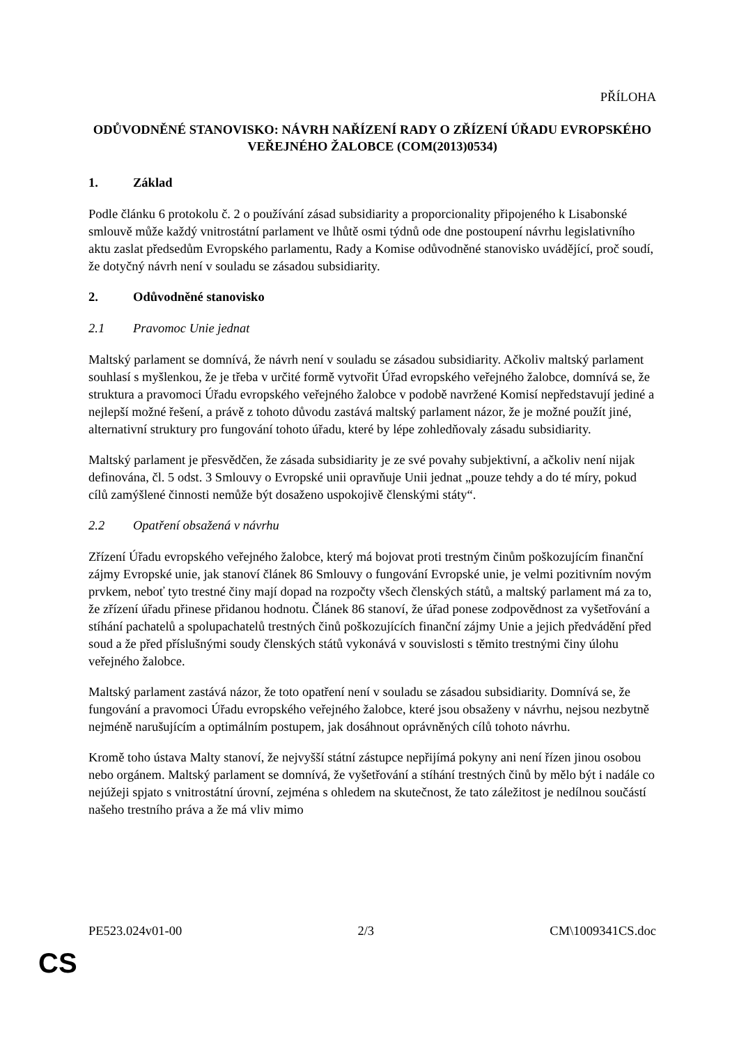PŘÍLOHA
ODŮVODNĚNÉ STANOVISKO: NÁVRH NAŘÍZENÍ RADY O ZŘÍZENÍ ÚŘADU EVROPSKÉHO VEŘEJNÉHO ŽALOBCE (COM(2013)0534)
1. Základ
Podle článku 6 protokolu č. 2 o používání zásad subsidiarity a proporcionality připojeného k Lisabonské smlouvě může každý vnitrostátní parlament ve lhůtě osmi týdnů ode dne postoupení návrhu legislativního aktu zaslat předsedům Evropského parlamentu, Rady a Komise odůvodněné stanovisko uvádějící, proč soudí, že dotyčný návrh není v souladu se zásadou subsidiarity.
2. Odůvodněné stanovisko
2.1 Pravomoc Unie jednat
Maltský parlament se domnívá, že návrh není v souladu se zásadou subsidiarity. Ačkoliv maltský parlament souhlasí s myšlenkou, že je třeba v určité formě vytvořit Úřad evropského veřejného žalobce, domnívá se, že struktura a pravomoci Úřadu evropského veřejného žalobce v podobě navržené Komisí nepředstavují jediné a nejlepší možné řešení, a právě z tohoto důvodu zastává maltský parlament názor, že je možné použít jiné, alternativní struktury pro fungování tohoto úřadu, které by lépe zohledňovaly zásadu subsidiarity.
Maltský parlament je přesvědčen, že zásada subsidiarity je ze své povahy subjektivní, a ačkoliv není nijak definována, čl. 5 odst. 3 Smlouvy o Evropské unii opravňuje Unii jednat „pouze tehdy a do té míry, pokud cílů zamýšlené činnosti nemůže být dosaženo uspokojivě členskými státy“.
2.2 Opatření obsažená v návrhu
Zřízení Úřadu evropského veřejného žalobce, který má bojovat proti trestným činům poškozujícím finanční zájmy Evropské unie, jak stanoví článek 86 Smlouvy o fungování Evropské unie, je velmi pozitivním novým prvkem, neboť tyto trestné činy mají dopad na rozpočty všech členských států, a maltský parlament má za to, že zřízení úřadu přinese přidanou hodnotu. Článek 86 stanoví, že úřad ponese zodpovědnost za vyšetřování a stíhání pachatelů a spolupachatelů trestných činů poškozujících finanční zájmy Unie a jejich předvádění před soud a že před příslušnými soudy členských států vykonává v souvislosti s těmito trestnými činy úlohu veřejného žalobce.
Maltský parlament zastává názor, že toto opatření není v souladu se zásadou subsidiarity. Domnívá se, že fungování a pravomoci Úřadu evropského veřejného žalobce, které jsou obsaženy v návrhu, nejsou nezbytně nejméně narušujícím a optimálním postupem, jak dosáhnout oprávněných cílů tohoto návrhu.
Kromě toho ústava Malty stanoví, že nejvyšší státní zástupce nepřijímá pokyny ani není řízen jinou osobou nebo orgánem. Maltský parlament se domnívá, že vyšetřování a stíhání trestných činů by mělo být i nadále co nejúžeji spjato s vnitrostátní úrovní, zejména s ohledem na skutečnost, že tato záležitost je nedílnou součástí našeho trestního práva a že má vliv mimo
PE523.024v01-00 2/3 CM\1009341CS.doc
CS